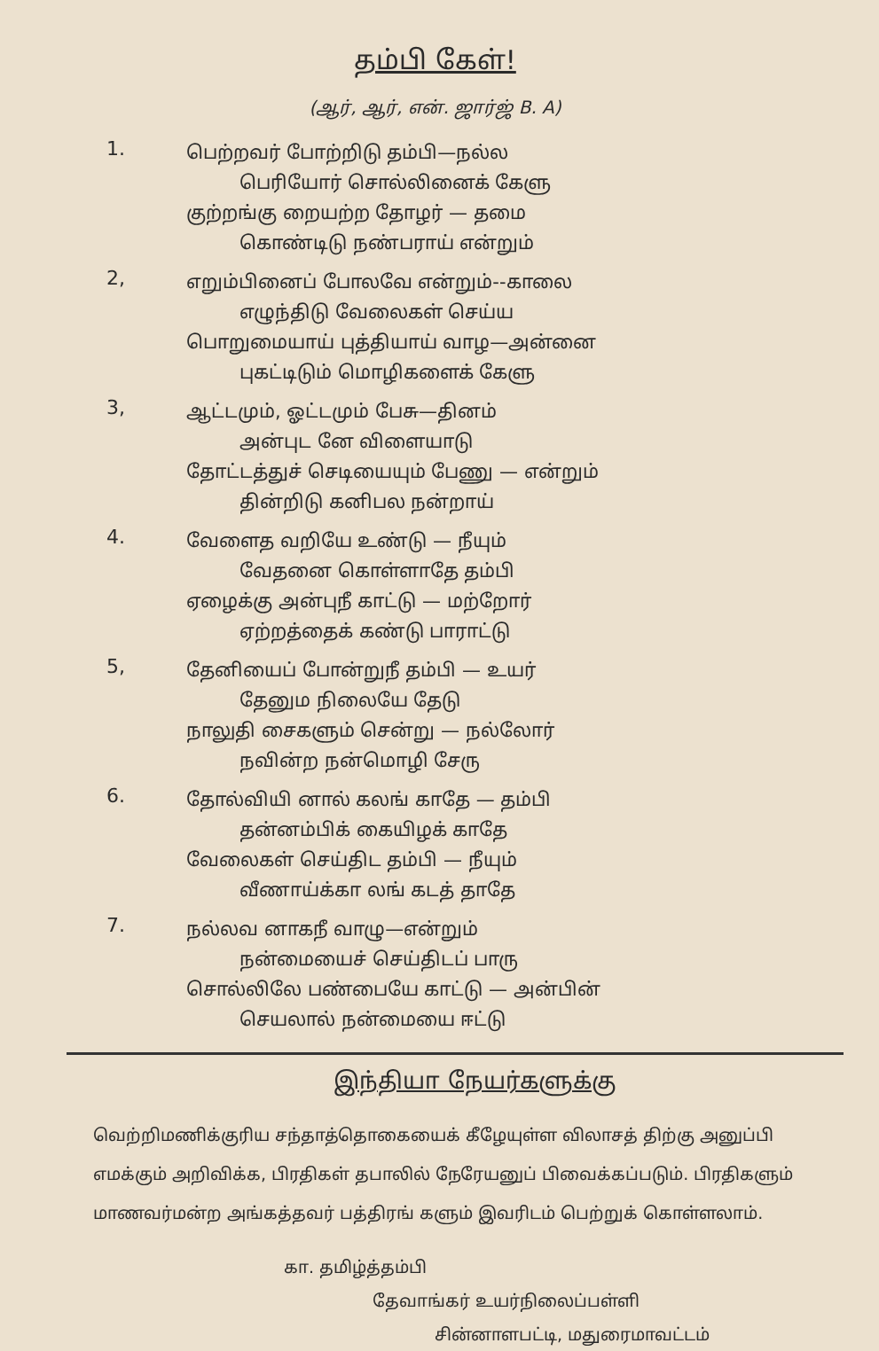தம்பி கேள்!
(ஆர், ஆர், என். ஜார்ஜ் B. A)
1.
பெற்றவர் போற்றிடு தம்பி—நல்ல
பெரியோர் சொல்லினைக் கேளு
குற்றங்கு றையற்ற தோழர் — தமை
கொண்டிடு நண்பராய் என்றும்
2,
எறும்பினைப் போலவே என்றும்--காலை
எழுந்திடு வேலைகள் செய்ய
பொறுமையாய் புத்தியாய் வாழ—அன்னை
புகட்டிடும் மொழிகளைக் கேளு
3,
ஆட்டமும், ஓட்டமும் பேசு—தினம்
அன்புட னே விளையாடு
தோட்டத்துச் செடியையும் பேணு — என்றும்
தின்றிடு கனிபல நன்றாய்
4.
வேளைத வறியே உண்டு — நீயும்
வேதனை கொள்ளாதே தம்பி
ஏழைக்கு அன்புநீ காட்டு — மற்றோர்
ஏற்றத்தைக் கண்டு பாராட்டு
5,
தேனியைப் போன்றுநீ தம்பி — உயர்
தேனும நிலையே தேடு
நாலுதி சைகளும் சென்று — நல்லோர்
நவின்ற நன்மொழி சேரு
6.
தோல்வியி னால் கலங் காதே — தம்பி
தன்னம்பிக் கையிழக் காதே
வேலைகள் செய்திட தம்பி — நீயும்
வீணாய்க்கா லங் கடத் தாதே
7.
நல்லவ னாகநீ வாழு—என்றும்
நன்மையைச் செய்திடப் பாரு
சொல்லிலே பண்பையே காட்டு — அன்பின்
செயலால் நன்மையை ஈட்டு
இந்தியா நேயர்களுக்கு
வெற்றிமணிக்குரிய சந்தாத்தொகையைக் கீழேயுள்ள விலாசத் திற்கு அனுப்பி எமக்கும் அறிவிக்க, பிரதிகள் தபாலில் நேரேயனுப் பிவைக்கப்படும். பிரதிகளும் மாணவர்மன்ற அங்கத்தவர் பத்திரங் களும் இவரிடம் பெற்றுக் கொள்ளலாம்.
கா. தமிழ்த்தம்பி
தேவாங்கர் உயர்நிலைப்பள்ளி
சின்னாளபட்டி, மதுரைமாவட்டம்